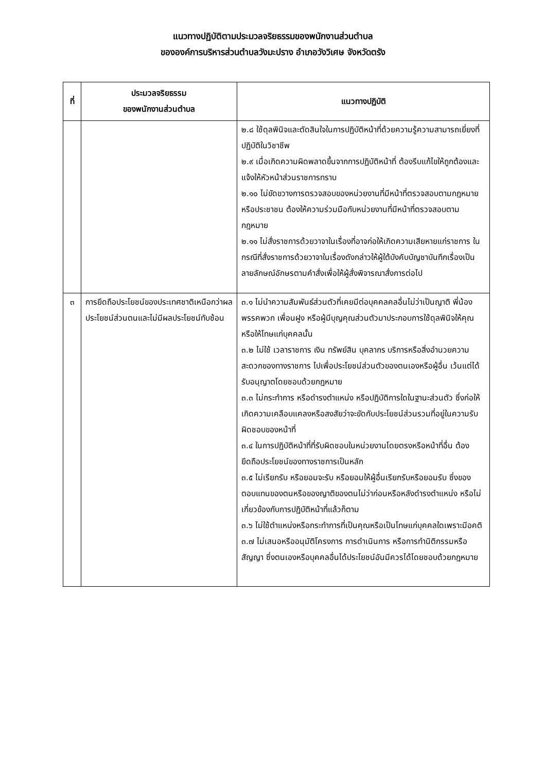แนวทางปฏิบัติตามประมวลจริยธรรมของพนักงานส่วนตำบล
ขององค์การบริหารส่วนตำบลวังมะปราง อำเภอวังวิเศษ จังหวัดตรัง
| ที่ | ประมวลจริยธรรม ของพนักงานส่วนตำบล | แนวทางปฏิบัติ |
| --- | --- | --- |
| | | ๒.๘ ใช้ดุลพินิจและตัดสินใจในการปฏิบัติหน้าที่ด้วยความรู้ความสามารถเยี่ยงที่ปฏิบัติในวิชาชีพ ๒.๙ เมื่อเกิดความผิดพลาดขึ้นจากการปฏิบัติหน้าที่ ต้องรีบแก้ไขให้ถูกต้องและแจ้งให้หัวหน้าส่วนราชการทราบ ๒.๑๐ ไม่ขัดขวางการตรวจสอบของหน่วยงานที่มีหน้าที่ตรวจสอบตามกฎหมายหรือประชาชน ต้องให้ความร่วมมือกับหน่วยงานที่มีหน้าที่ตรวจสอบตามกฎหมาย ๒.๑๑ ไม่สั่งราชการด้วยวาจาในเรื่องที่อาจก่อให้เกิดความเสียหายแก่ราชการ ในกรณีที่สั่งราชการด้วยวาจาในเรื่องดังกล่าวให้ผู้ใต้บังคับบัญชาบันทึกเรื่องเป็นลายลักษณ์อักษรตามคำสั่งเพื่อให้ผู้สั่งพิจารณาสั่งการต่อไป |
| ๓ | การยึดถือประโยชน์ของประเทศชาติเหนือกว่าผลประโยชน์ส่วนตนและไม่มีผลประโยชน์ทับซ้อน | ๓.๑ ไม่นำความสัมพันธ์ส่วนตัวที่เคยมีต่อบุคคลคลอื่นไม่ว่าเป็นญาติ พี่น้อง พรรคพวก เพื่อนฝูง หรือผู้มีบุญคุณส่วนตัวมาประกอบการใช้ดุลพินิจให้คุณหรือให้โทษแก่บุคคลนั้น ๓.๒ ไม่ใช้ เวลาราชการ เงิน ทรัพย์สิน บุคลากร บริการหรือสิ่งอำนวยความสะดวกของทางราชการ ไปเพื่อประโยชน์ส่วนตัวของตนเองหรือผู้อื่น เว้นแต่ได้รับอนุญาตโดยชอบด้วยกฎหมาย ๓.๓ ไม่กระทำการ หรือดำรงตำแหน่ง หรือปฏิบัติการใดในฐานะส่วนตัว ซึ่งก่อให้เกิดความเคลือบแคลงหรือสงสัยว่าจะขัดกับประโยชน์ส่วนรวมที่อยู่ในความรับผิดชอบของหน้าที่ ๓.๔ ในการปฏิบัติหน้าที่ที่รับผิดชอบในหน่วยงานโดยตรงหรือหน้าที่อื่น ต้องยึดถือประโยชน์ของทางราชการเป็นหลัก ๓.๕ ไม่เรียกรับ หรือยอมจะรับ หรือยอมให้ผู้อื่นเรียกรับหรือยอมรับ ซึ่งของตอบแทนของตนหรือของญาติของตนไม่ว่าก่อนหรือหลังดำรงตำแหน่ง หรือไม่เกี่ยวข้องกับการปฏิบัติหน้าที่แล้วก็ตาม ๓.๖ ไม่ใช้ตำแหน่งหรือกระทำการที่เป็นคุณหรือเป็นโทษแก่บุคคลใดเพราะมีอคติ ๓.๗ ไม่เสนอหรืออนุมัติโครงการ การดำเนินการ หรือการทำนิติกรรมหรือสัญญา ซึ่งตนเองหรือบุคคลอื่นได้ประโยชน์อันมีควรได้โดยชอบด้วยกฎหมาย |